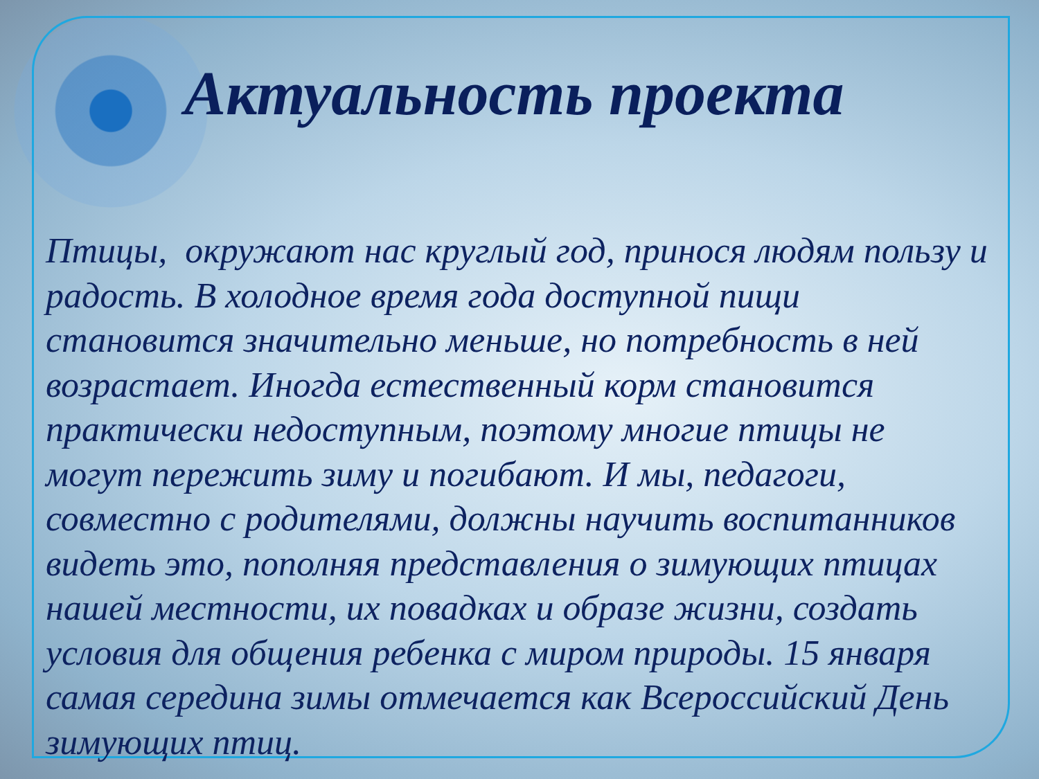Актуальность проекта
Птицы, окружают нас круглый год, принося людям пользу и радость. В холодное время года доступной пищи становится значительно меньше, но потребность в ней возрастает. Иногда естественный корм становится практически недоступным, поэтому многие птицы не могут пережить зиму и погибают. И мы, педагоги, совместно с родителями, должны научить воспитанников видеть это, пополняя представления о зимующих птицах нашей местности, их повадках и образе жизни, создать условия для общения ребенка с миром природы. 15 января самая середина зимы отмечается как Всероссийский День зимующих птиц.